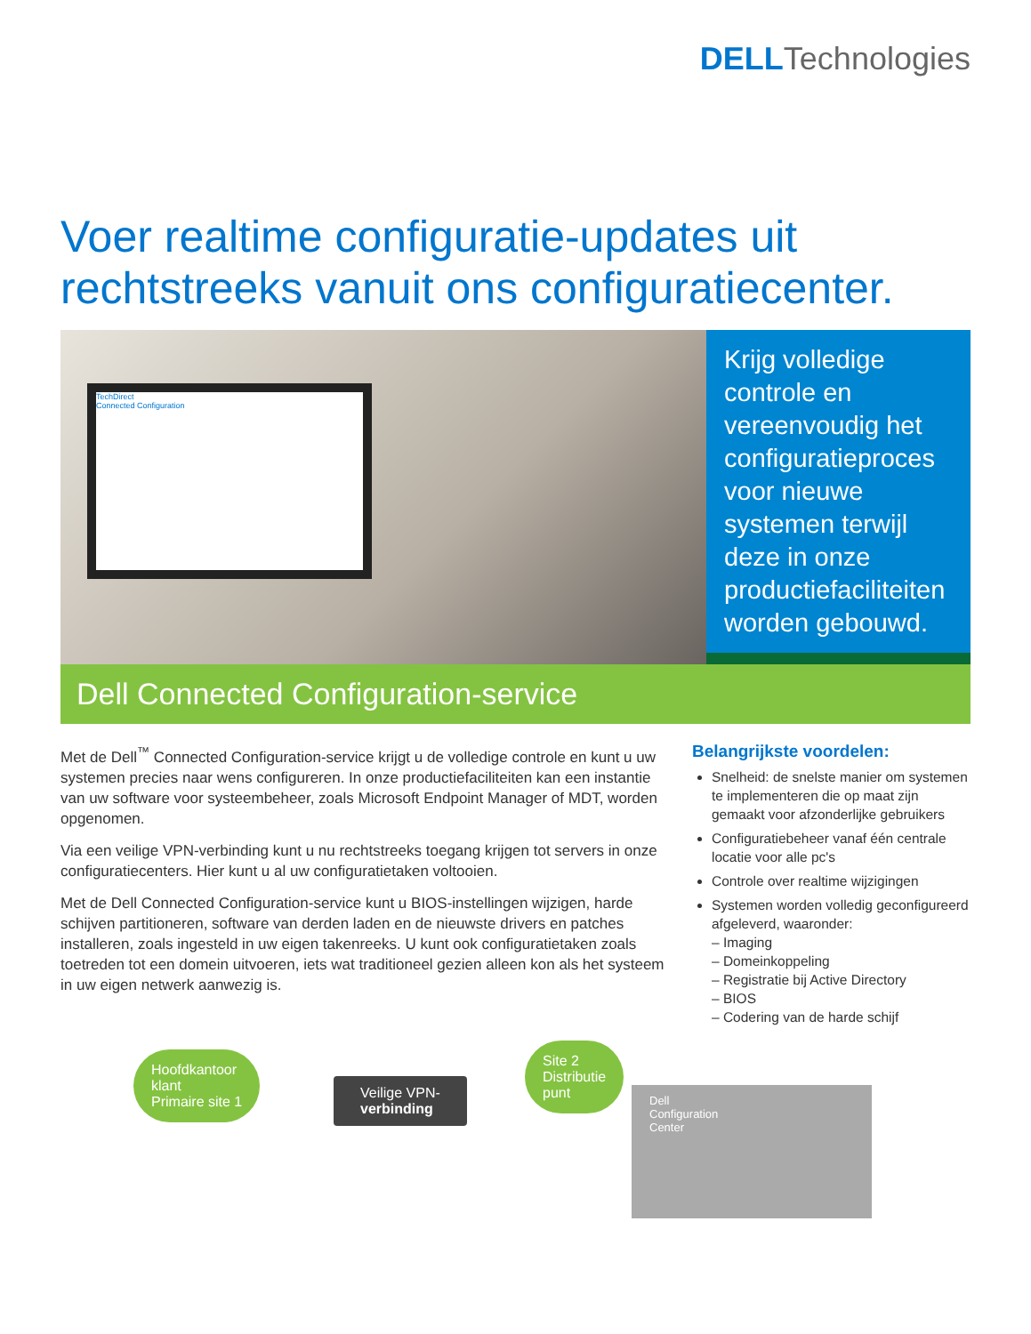DELL Technologies
Voer realtime configuratie-updates uit rechtstreeks vanuit ons configuratiecenter.
TechDirect
Connected Configuration
Krijg volledige controle en vereenvoudig het configuratieproces voor nieuwe systemen terwijl deze in onze productiefaciliteiten worden gebouwd.
Dell Connected Configuration-service
Met de Dell<sup>™</sup> Connected Configuration-service krijgt u de volledige controle en kunt u uw systemen precies naar wens configureren. In onze productiefaciliteiten kan een instantie van uw software voor systeembeheer, zoals Microsoft Endpoint Manager of MDT, worden opgenomen.
Via een veilige VPN-verbinding kunt u nu rechtstreeks toegang krijgen tot servers in onze configuratiecenters. Hier kunt u al uw configuratietaken voltooien.
Met de Dell Connected Configuration-service kunt u BIOS-instellingen wijzigen, harde schijven partitioneren, software van derden laden en de nieuwste drivers en patches installeren, zoals ingesteld in uw eigen takenreeks. U kunt ook configuratietaken zoals toetreden tot een domein uitvoeren, iets wat traditioneel gezien alleen kon als het systeem in uw eigen netwerk aanwezig is.
Belangrijkste voordelen:
Snelheid: de snelste manier om systemen te implementeren die op maat zijn gemaakt voor afzonderlijke gebruikers
Configuratiebeheer vanaf één centrale locatie voor alle pc's
Controle over realtime wijzigingen
Systemen worden volledig geconfigureerd afgeleverd, waaronder:
– Imaging
– Domeinkoppeling
– Registratie bij Active Directory
– BIOS
– Codering van de harde schijf
Hoofdkantoor
klant
Primaire site 1
Veilige VPN-
verbinding
Dell
Configuration
Center
Site 2
Distributie
punt